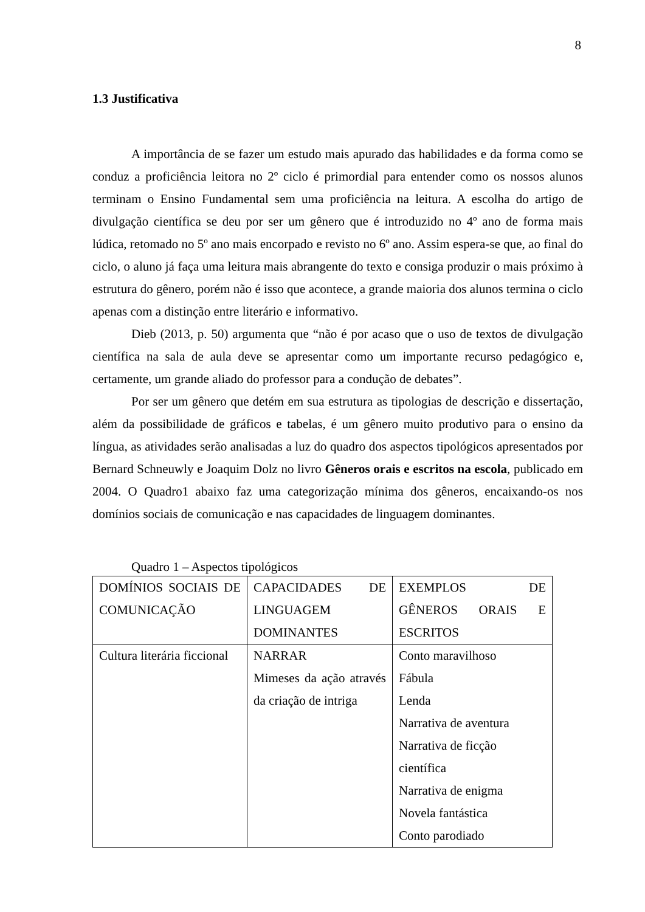8
1.3 Justificativa
A importância de se fazer um estudo mais apurado das habilidades e da forma como se conduz a proficiência leitora no 2º ciclo é primordial para entender como os nossos alunos terminam o Ensino Fundamental sem uma proficiência na leitura. A escolha do artigo de divulgação científica se deu por ser um gênero que é introduzido no 4º ano de forma mais lúdica, retomado no 5º ano mais encorpado e revisto no 6º ano. Assim espera-se que, ao final do ciclo, o aluno já faça uma leitura mais abrangente do texto e consiga produzir o mais próximo à estrutura do gênero, porém não é isso que acontece, a grande maioria dos alunos termina o ciclo apenas com a distinção entre literário e informativo.
Dieb (2013, p. 50) argumenta que “não é por acaso que o uso de textos de divulgação científica na sala de aula deve se apresentar como um importante recurso pedagógico e, certamente, um grande aliado do professor para a condução de debates”.
Por ser um gênero que detém em sua estrutura as tipologias de descrição e dissertação, além da possibilidade de gráficos e tabelas, é um gênero muito produtivo para o ensino da língua, as atividades serão analisadas a luz do quadro dos aspectos tipológicos apresentados por Bernard Schneuwly e Joaquim Dolz no livro Gêneros orais e escritos na escola, publicado em 2004. O Quadro1 abaixo faz uma categorização mínima dos gêneros, encaixando-os nos domínios sociais de comunicação e nas capacidades de linguagem dominantes.
Quadro 1 – Aspectos tipológicos
| DOMÍNIOS SOCIAIS DE COMUNICAÇÃO | CAPACIDADES DE LINGUAGEM DOMINANTES | EXEMPLOS DE GÊNEROS ORAIS E ESCRITOS |
| Cultura literária ficcional | NARRAR Mimeses da ação através da criação de intriga | Conto maravilhoso Fábula Lenda Narrativa de aventura Narrativa de ficção científica Narrativa de enigma Novela fantástica Conto parodiado |